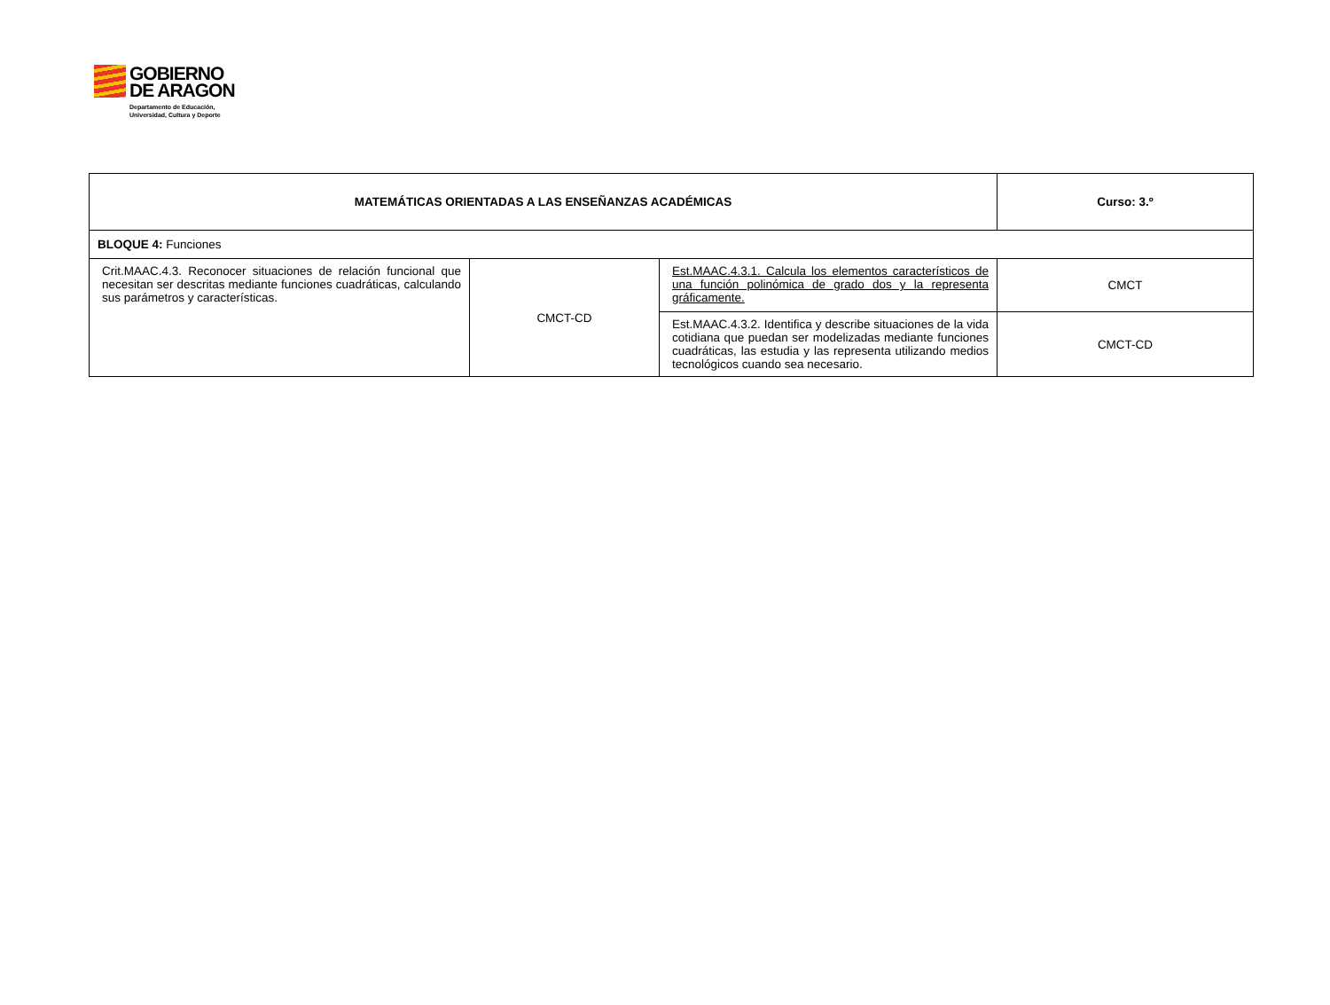GOBIERNO
DE ARAGON
Departamento de Educación,
Universidad, Cultura y Deporte
| MATEMÁTICAS ORIENTADAS A LAS ENSEÑANZAS ACADÉMICAS | | | Curso: 3.º |
| BLOQUE 4: Funciones | | | |
| Crit.MAAC.4.3. Reconocer situaciones de relación funcional que necesitan ser descritas mediante funciones cuadráticas, calculando sus parámetros y características. | CMCT-CD | Est.MAAC.4.3.1. Calcula los elementos característicos de una función polinómica de grado dos y la representa gráficamente. | CMCT |
| | | Est.MAAC.4.3.2. Identifica y describe situaciones de la vida cotidiana que puedan ser modelizadas mediante funciones cuadráticas, las estudia y las representa utilizando medios tecnológicos cuando sea necesario. | CMCT-CD |